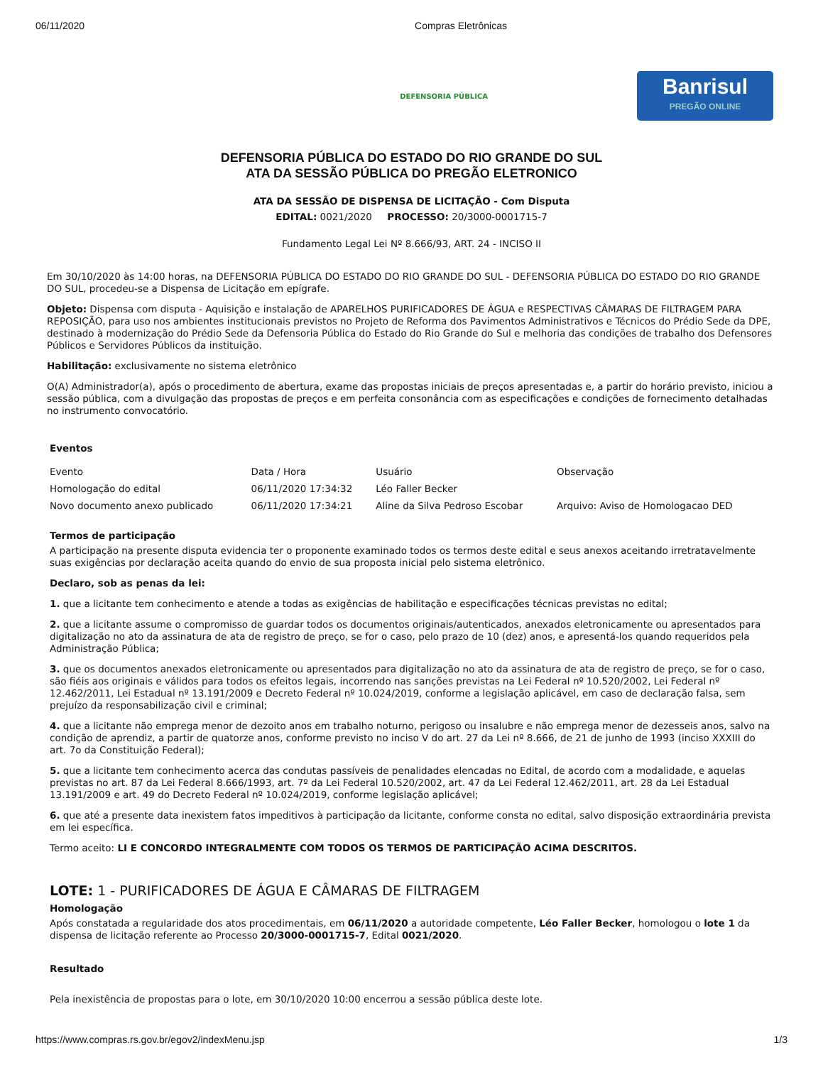06/11/2020 Compras Eletrônicas
DEFENSORIA PÚBLICA
Banrisul
PREGÃO ONLINE
DEFENSORIA PÚBLICA DO ESTADO DO RIO GRANDE DO SUL
ATA DA SESSÃO PÚBLICA DO PREGÃO ELETRONICO
ATA DA SESSÃO DE DISPENSA DE LICITAÇÃO - Com Disputa
EDITAL: 0021/2020 PROCESSO: 20/3000-0001715-7
Fundamento Legal Lei Nº 8.666/93, ART. 24 - INCISO II
Em 30/10/2020 às 14:00 horas, na DEFENSORIA PÚBLICA DO ESTADO DO RIO GRANDE DO SUL - DEFENSORIA PÚBLICA DO ESTADO DO RIO GRANDE DO SUL, procedeu-se a Dispensa de Licitação em epígrafe.
Objeto: Dispensa com disputa - Aquisição e instalação de APARELHOS PURIFICADORES DE ÁGUA e RESPECTIVAS CÂMARAS DE FILTRAGEM PARA REPOSIÇÃO, para uso nos ambientes institucionais previstos no Projeto de Reforma dos Pavimentos Administrativos e Técnicos do Prédio Sede da DPE, destinado à modernização do Prédio Sede da Defensoria Pública do Estado do Rio Grande do Sul e melhoria das condições de trabalho dos Defensores Públicos e Servidores Públicos da instituição.
Habilitação: exclusivamente no sistema eletrônico
O(A) Administrador(a), após o procedimento de abertura, exame das propostas iniciais de preços apresentadas e, a partir do horário previsto, iniciou a sessão pública, com a divulgação das propostas de preços e em perfeita consonância com as especificações e condições de fornecimento detalhadas no instrumento convocatório.
Eventos
| Evento | Data / Hora | Usuário | Observação |
| --- | --- | --- | --- |
| Homologação do edital | 06/11/2020 17:34:32 | Léo Faller Becker | |
| Novo documento anexo publicado | 06/11/2020 17:34:21 | Aline da Silva Pedroso Escobar | Arquivo: Aviso de Homologacao DED |
Termos de participação
A participação na presente disputa evidencia ter o proponente examinado todos os termos deste edital e seus anexos aceitando irretratavelmente suas exigências por declaração aceita quando do envio de sua proposta inicial pelo sistema eletrônico.
Declaro, sob as penas da lei:
1. que a licitante tem conhecimento e atende a todas as exigências de habilitação e especificações técnicas previstas no edital;
2. que a licitante assume o compromisso de guardar todos os documentos originais/autenticados, anexados eletronicamente ou apresentados para digitalização no ato da assinatura de ata de registro de preço, se for o caso, pelo prazo de 10 (dez) anos, e apresentá-los quando requeridos pela Administração Pública;
3. que os documentos anexados eletronicamente ou apresentados para digitalização no ato da assinatura de ata de registro de preço, se for o caso, são fiéis aos originais e válidos para todos os efeitos legais, incorrendo nas sanções previstas na Lei Federal nº 10.520/2002, Lei Federal nº 12.462/2011, Lei Estadual nº 13.191/2009 e Decreto Federal nº 10.024/2019, conforme a legislação aplicável, em caso de declaração falsa, sem prejuízo da responsabilização civil e criminal;
4. que a licitante não emprega menor de dezoito anos em trabalho noturno, perigoso ou insalubre e não emprega menor de dezesseis anos, salvo na condição de aprendiz, a partir de quatorze anos, conforme previsto no inciso V do art. 27 da Lei nº 8.666, de 21 de junho de 1993 (inciso XXXIII do art. 7o da Constituição Federal);
5. que a licitante tem conhecimento acerca das condutas passíveis de penalidades elencadas no Edital, de acordo com a modalidade, e aquelas previstas no art. 87 da Lei Federal 8.666/1993, art. 7º da Lei Federal 10.520/2002, art. 47 da Lei Federal 12.462/2011, art. 28 da Lei Estadual 13.191/2009 e art. 49 do Decreto Federal nº 10.024/2019, conforme legislação aplicável;
6. que até a presente data inexistem fatos impeditivos à participação da licitante, conforme consta no edital, salvo disposição extraordinária prevista em lei específica.
Termo aceito: LI E CONCORDO INTEGRALMENTE COM TODOS OS TERMOS DE PARTICIPAÇÃO ACIMA DESCRITOS.
LOTE: 1 - PURIFICADORES DE ÁGUA E CÂMARAS DE FILTRAGEM
Homologação
Após constatada a regularidade dos atos procedimentais, em 06/11/2020 a autoridade competente, Léo Faller Becker, homologou o lote 1 da dispensa de licitação referente ao Processo 20/3000-0001715-7, Edital 0021/2020.
Resultado
Pela inexistência de propostas para o lote, em 30/10/2020 10:00 encerrou a sessão pública deste lote.
https://www.compras.rs.gov.br/egov2/indexMenu.jsp 1/3